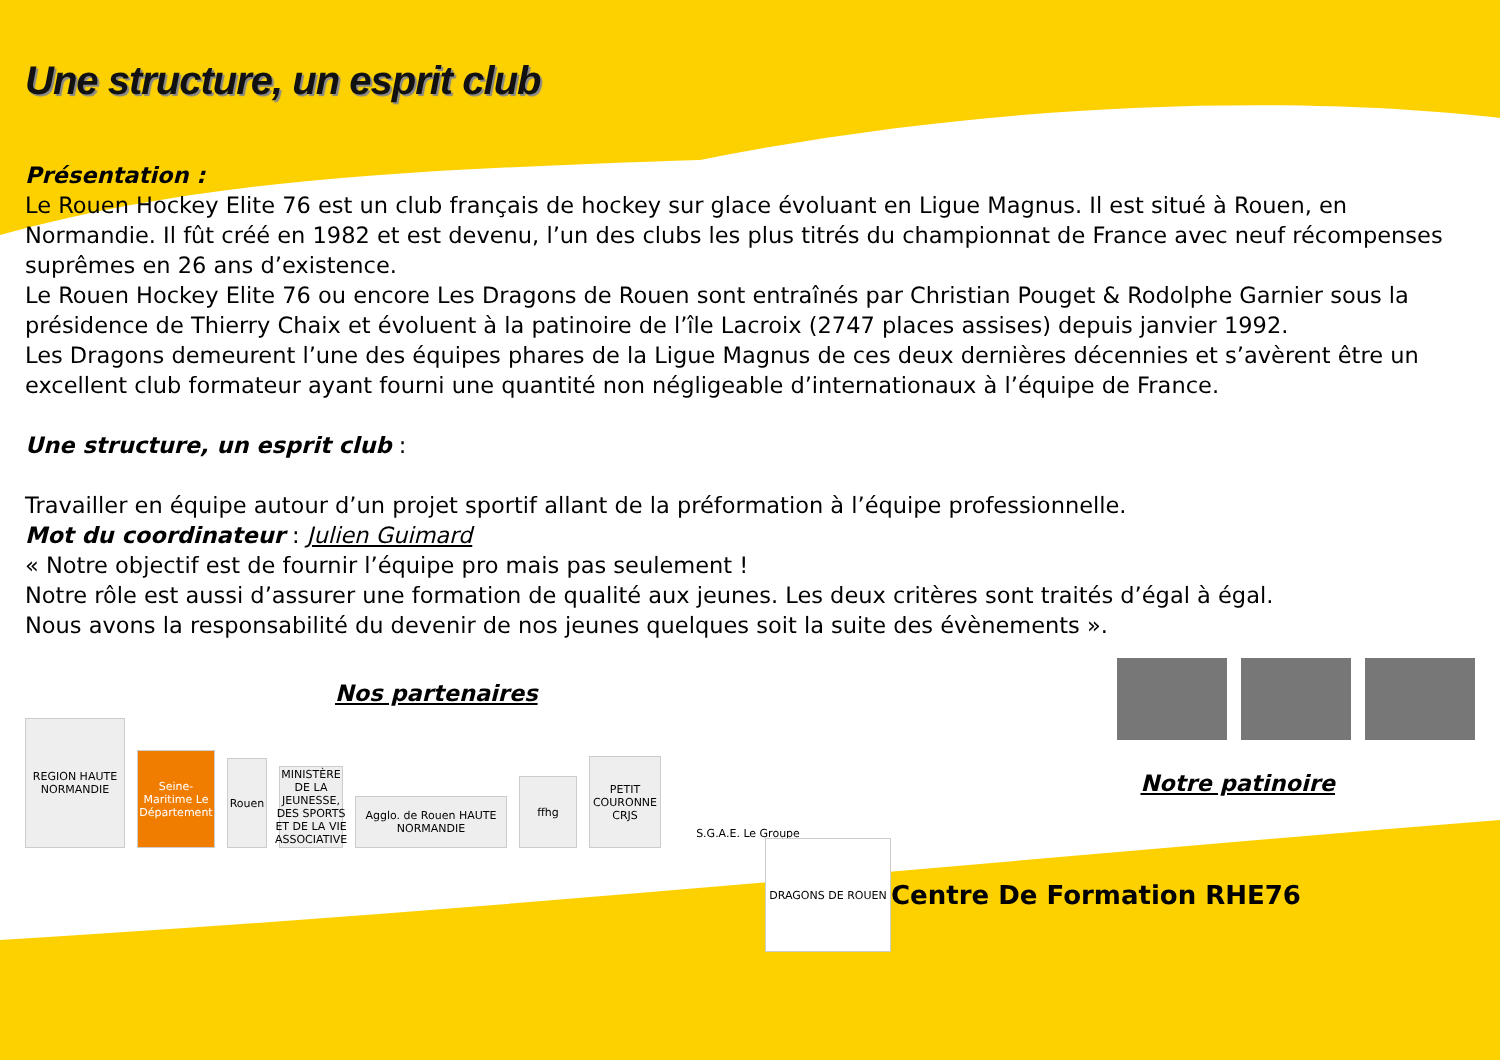Une structure, un esprit club
Présentation :
Le Rouen Hockey Elite 76 est un club français de hockey sur glace évoluant en Ligue Magnus. Il est situé à Rouen, en Normandie. Il fût créé en 1982 et est devenu, l’un des clubs les plus titrés du championnat de France avec neuf récompenses suprêmes en 26 ans d’existence.
Le Rouen Hockey Elite 76 ou encore Les Dragons de Rouen sont entraînés par Christian Pouget & Rodolphe Garnier sous la présidence de Thierry Chaix et évoluent à la patinoire de l’île Lacroix (2747 places assises) depuis janvier 1992.
Les Dragons demeurent l’une des équipes phares de la Ligue Magnus de ces deux dernières décennies et s’avèrent être un excellent club formateur ayant fourni une quantité non négligeable d’internationaux à l’équipe de France.
Une structure, un esprit club :
Travailler en équipe autour d’un projet sportif allant de la préformation à l’équipe professionnelle.
Mot du coordinateur : Julien Guimard
« Notre objectif est de fournir l’équipe pro mais pas seulement !
Notre rôle est aussi d’assurer une formation de qualité aux jeunes. Les deux critères sont traités d’égal à égal.
Nous avons la responsabilité du devenir de nos jeunes quelques soit la suite des évènements ».
Nos partenaires
REGION HAUTE NORMANDIE
Seine-Maritime Le Département
Rouen
MINISTÈRE DE LA JEUNESSE, DES SPORTS ET DE LA VIE ASSOCIATIVE
Aggl​o. de Rouen HAUTE NORMANDIE
ffhg
PETIT COURONNE CRJS
S.G.A.E. Le Groupe
Notre patinoire
DRAGONS DE ROUEN
Centre De Formation RHE76